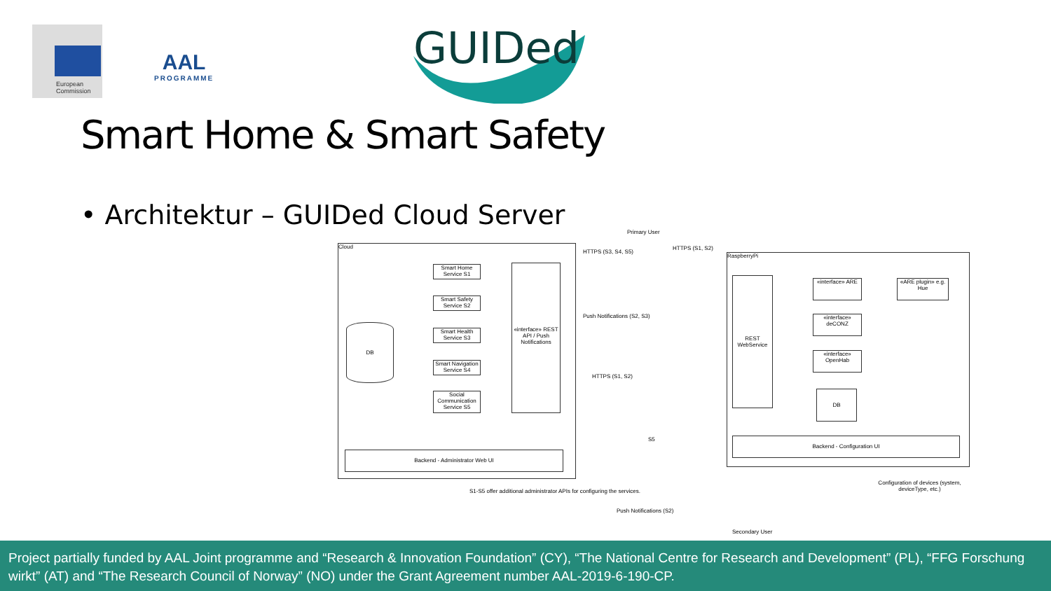European
Commission
AAL
PROGRAMME
GUIDed
Smart Home & Smart Safety
• Architektur – GUIDed Cloud Server
Cloud
DB
Smart Home Service S1
Smart Safety Service S2
Smart Health Service S3
Smart Navigation Service S4
Social Communication Service S5
«interface» REST API / Push Notifications
Backend - Administrator Web UI
S1-S5 offer additional administrator APIs for configuring the services.
Primary User
HTTPS (S3, S4, S5)
HTTPS (S1, S2)
Push Notifications (S2, S3)
HTTPS (S1, S2)
S5
Push Notifications (S2)
Secondary User
RaspberryPi
REST WebService
«interface» ARE
«interface» deCONZ
«interface» OpenHab
DB
«ARE plugin» e.g. Hue
Backend - Configuration UI
Configuration of devices (system, deviceType, etc.)
Project partially funded by AAL Joint programme and “Research & Innovation Foundation” (CY), “The National Centre for Research and Development” (PL), “FFG Forschung wirkt” (AT) and “The Research Council of Norway” (NO) under the Grant Agreement number AAL-2019-6-190-CP.